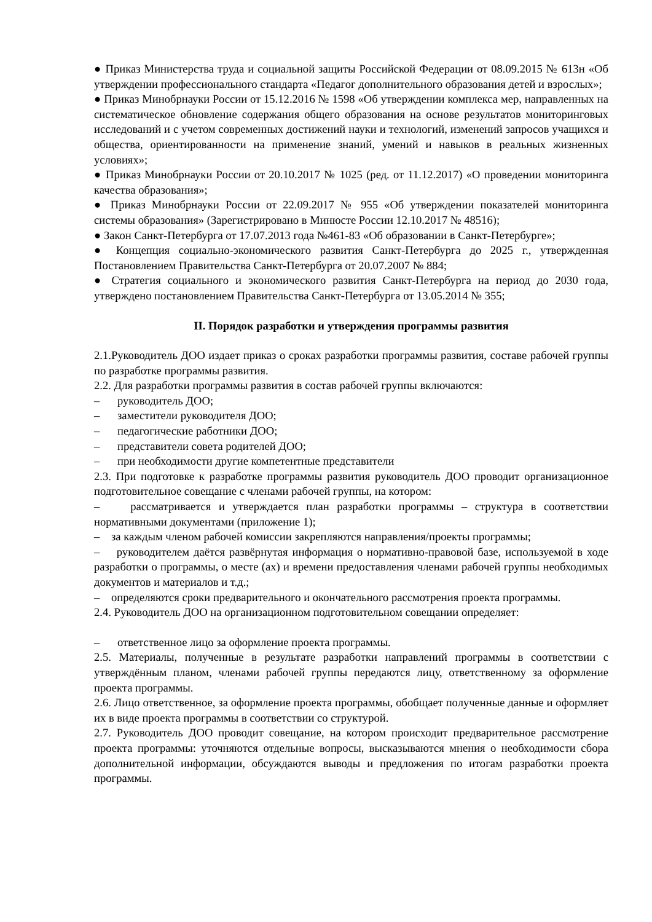● Приказ Министерства труда и социальной защиты Российской Федерации от 08.09.2015 № 613н «Об утверждении профессионального стандарта «Педагог дополнительного образования детей и взрослых»;
● Приказ Минобрнауки России от 15.12.2016 № 1598 «Об утверждении комплекса мер, направленных на систематическое обновление содержания общего образования на основе результатов мониторинговых исследований и с учетом современных достижений науки и технологий, изменений запросов учащихся и общества, ориентированности на применение знаний, умений и навыков в реальных жизненных условиях»;
● Приказ Минобрнауки России от 20.10.2017 № 1025 (ред. от 11.12.2017) «О проведении мониторинга качества образования»;
● Приказ Минобрнауки России от 22.09.2017 № 955 «Об утверждении показателей мониторинга системы образования» (Зарегистрировано в Минюсте России 12.10.2017 № 48516);
● Закон Санкт-Петербурга от 17.07.2013 года №461-83 «Об образовании в Санкт-Петербурге»;
● Концепция социально-экономического развития Санкт-Петербурга до 2025 г., утвержденная Постановлением Правительства Санкт-Петербурга от 20.07.2007 № 884;
● Стратегия социального и экономического развития Санкт-Петербурга на период до 2030 года, утверждено постановлением Правительства Санкт-Петербурга от 13.05.2014 № 355;
II. Порядок разработки и утверждения программы развития
2.1.Руководитель ДОО издает приказ о сроках разработки программы развития, составе рабочей группы по разработке программы развития.
2.2. Для разработки программы развития в состав рабочей группы включаются:
– руководитель ДОО;
– заместители руководителя ДОО;
– педагогические работники ДОО;
– представители совета родителей ДОО;
– при необходимости другие компетентные представители
2.3. При подготовке к разработке программы развития руководитель ДОО проводит организационное подготовительное совещание с членами рабочей группы, на котором:
– рассматривается и утверждается план разработки программы – структура в соответствии нормативными документами (приложение 1);
– за каждым членом рабочей комиссии закрепляются направления/проекты программы;
– руководителем даётся развёрнутая информация о нормативно-правовой базе, используемой в ходе разработки о программы, о месте (ах) и времени предоставления членами рабочей группы необходимых документов и материалов и т.д.;
– определяются сроки предварительного и окончательного рассмотрения проекта программы.
2.4. Руководитель ДОО на организационном подготовительном совещании определяет:
– ответственное лицо за оформление проекта программы.
2.5. Материалы, полученные в результате разработки направлений программы в соответствии с утверждённым планом, членами рабочей группы передаются лицу, ответственному за оформление проекта программы.
2.6. Лицо ответственное, за оформление проекта программы, обобщает полученные данные и оформляет их в виде проекта программы в соответствии со структурой.
2.7. Руководитель ДОО проводит совещание, на котором происходит предварительное рассмотрение проекта программы: уточняются отдельные вопросы, высказываются мнения о необходимости сбора дополнительной информации, обсуждаются выводы и предложения по итогам разработки проекта программы.